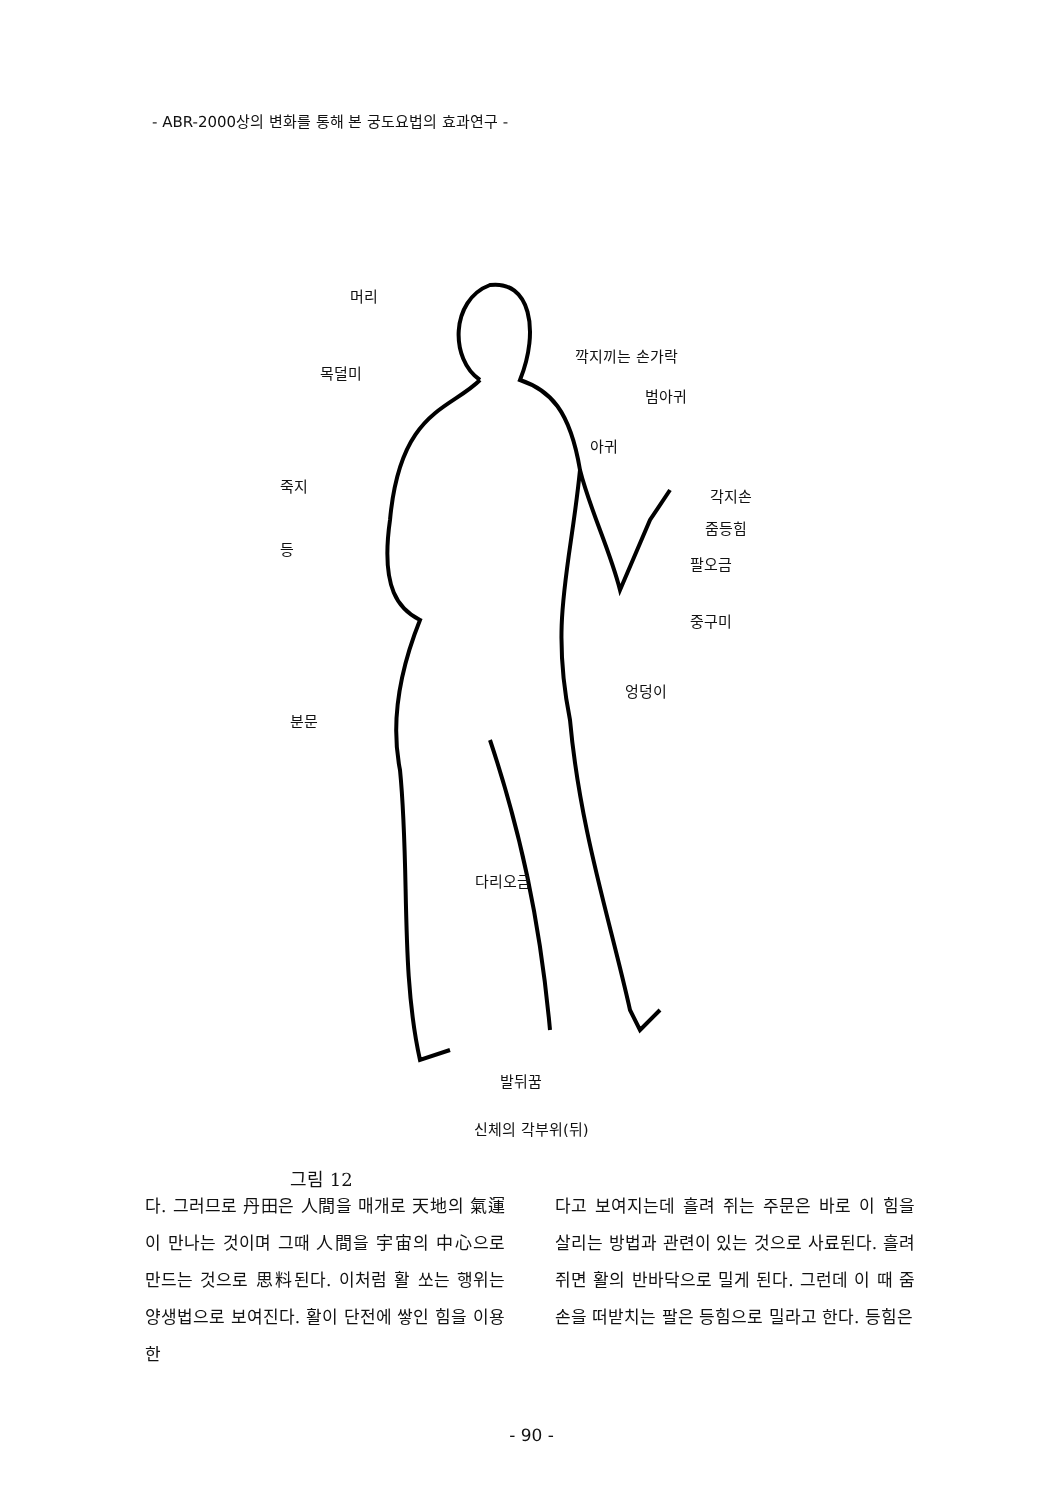- ABR-2000상의 변화를 통해 본 궁도요법의 효과연구 -
머리
목덜미
깍지끼는 손가락
범아귀
아귀
죽지
각지손
줌등힘
등
팔오금
중구미
엉덩이
분문
다리오금
발뒤꿈
신체의 각부위(뒤)
그림 12
다. 그러므로 丹田은 人間을 매개로 天地의 氣運이 만나는 것이며 그때 人間을 宇宙의 中心으로 만드는 것으로 思料된다. 이처럼 활 쏘는 행위는 양생법으로 보여진다. 활이 단전에 쌓인 힘을 이용한
다고 보여지는데 흘려 쥐는 주문은 바로 이 힘을 살리는 방법과 관련이 있는 것으로 사료된다. 흘려 쥐면 활의 반바닥으로 밀게 된다. 그런데 이 때 줌손을 떠받치는 팔은 등힘으로 밀라고 한다. 등힘은
- 90 -